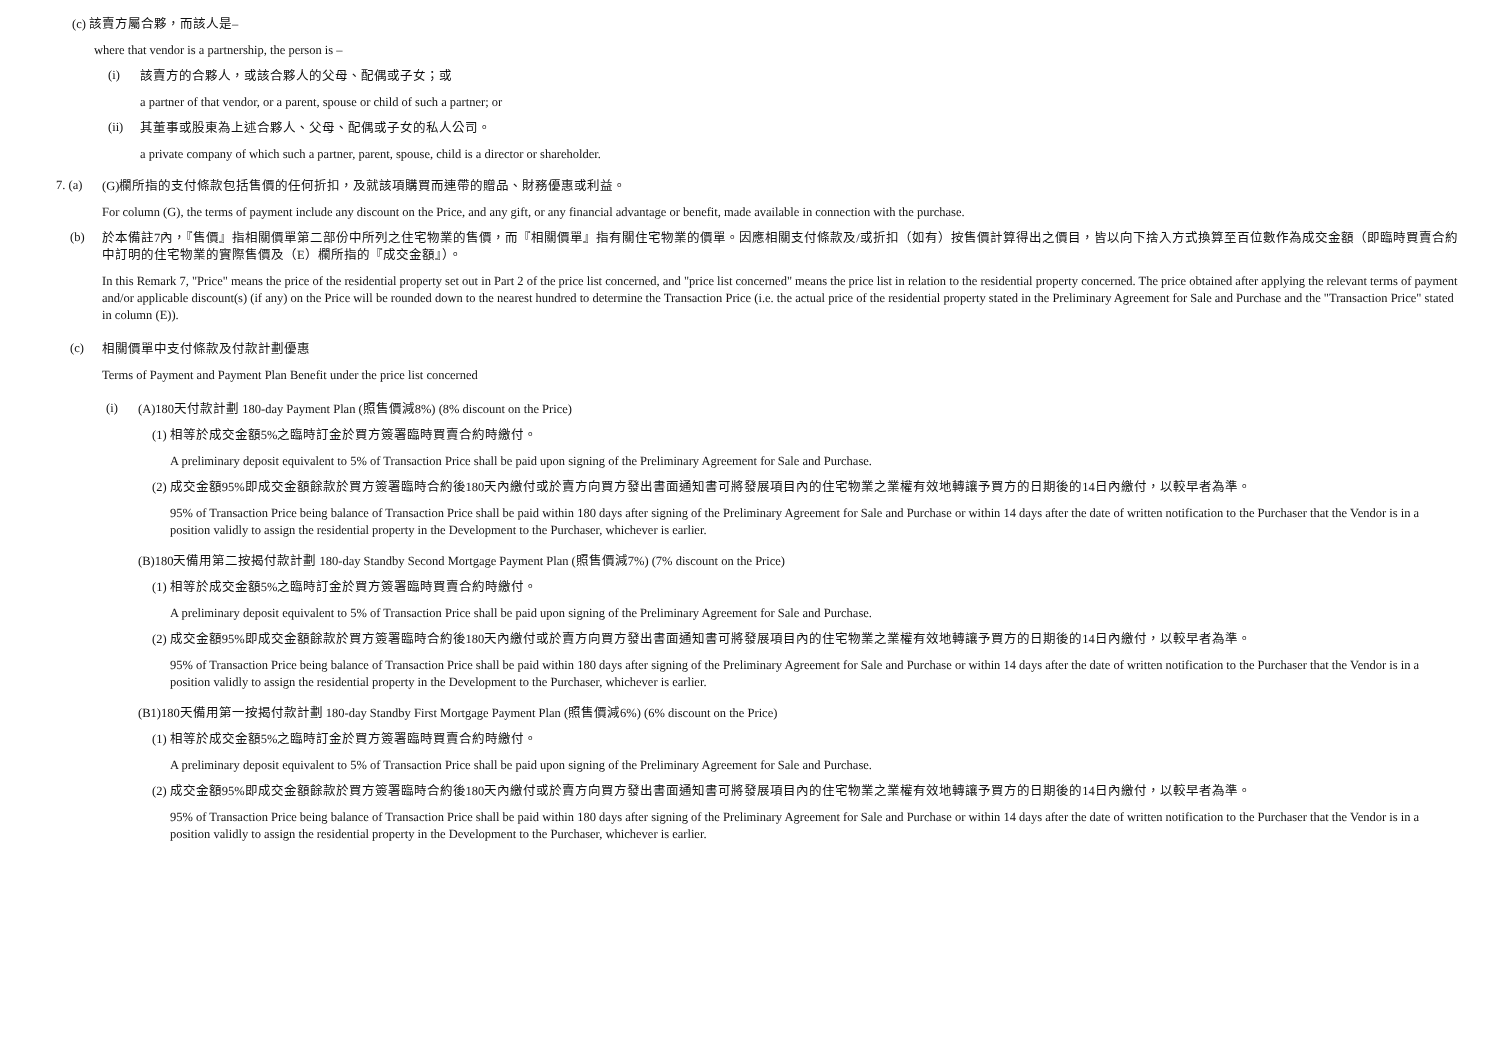(c) 該賣方屬合夥，而該人是–
where that vendor is a partnership, the person is –
(i)
該賣方的合夥人，或該合夥人的父母、配偶或子女；或
a partner of that vendor, or a parent, spouse or child of such a partner; or
(ii)
其董事或股東為上述合夥人、父母、配偶或子女的私人公司。
a private company of which such a partner, parent, spouse, child is a director or shareholder.
7. (a)
(G)欄所指的支付條款包括售價的任何折扣，及就該項購買而連帶的贈品、財務優惠或利益。
For column (G), the terms of payment include any discount on the Price, and any gift, or any financial advantage or benefit, made available in connection with the purchase.
(b)
於本備註7內，『售價』指相關價單第二部份中所列之住宅物業的售價，而『相關價單』指有關住宅物業的價單。因應相關支付條款及/或折扣（如有）按售價計算得出之價目，皆以向下捨入方式換算至百位數作為成交金額（即臨時買賣合約中訂明的住宅物業的實際售價及（E）欄所指的『成交金額』）。
In this Remark 7, "Price" means the price of the residential property set out in Part 2 of the price list concerned, and "price list concerned" means the price list in relation to the residential property concerned. The price obtained after applying the relevant terms of payment and/or applicable discount(s) (if any) on the Price will be rounded down to the nearest hundred to determine the Transaction Price (i.e. the actual price of the residential property stated in the Preliminary Agreement for Sale and Purchase and the "Transaction Price" stated in column (E)).
(c)
相關價單中支付條款及付款計劃優惠
Terms of Payment and Payment Plan Benefit under the price list concerned
(i)
(A)180天付款計劃 180-day Payment Plan (照售價減8%) (8% discount on the Price)
(1) 相等於成交金額5%之臨時訂金於買方簽署臨時買賣合約時繳付。
A preliminary deposit equivalent to 5% of Transaction Price shall be paid upon signing of the Preliminary Agreement for Sale and Purchase.
(2) 成交金額95%即成交金額餘款於買方簽署臨時合約後180天內繳付或於賣方向買方發出書面通知書可將發展項目內的住宅物業之業權有效地轉讓予買方的日期後的14日內繳付，以較早者為準。
95% of Transaction Price being balance of Transaction Price shall be paid within 180 days after signing of the Preliminary Agreement for Sale and Purchase or within 14 days after the date of written notification to the Purchaser that the Vendor is in a position validly to assign the residential property in the Development to the Purchaser, whichever is earlier.
(B)180天備用第二按揭付款計劃 180-day Standby Second Mortgage Payment Plan (照售價減7%) (7% discount on the Price)
(1) 相等於成交金額5%之臨時訂金於買方簽署臨時買賣合約時繳付。
A preliminary deposit equivalent to 5% of Transaction Price shall be paid upon signing of the Preliminary Agreement for Sale and Purchase.
(2) 成交金額95%即成交金額餘款於買方簽署臨時合約後180天內繳付或於賣方向買方發出書面通知書可將發展項目內的住宅物業之業權有效地轉讓予買方的日期後的14日內繳付，以較早者為準。
95% of Transaction Price being balance of Transaction Price shall be paid within 180 days after signing of the Preliminary Agreement for Sale and Purchase or within 14 days after the date of written notification to the Purchaser that the Vendor is in a position validly to assign the residential property in the Development to the Purchaser, whichever is earlier.
(B1)180天備用第一按揭付款計劃 180-day Standby First Mortgage Payment Plan (照售價減6%) (6% discount on the Price)
(1) 相等於成交金額5%之臨時訂金於買方簽署臨時買賣合約時繳付。
A preliminary deposit equivalent to 5% of Transaction Price shall be paid upon signing of the Preliminary Agreement for Sale and Purchase.
(2) 成交金額95%即成交金額餘款於買方簽署臨時合約後180天內繳付或於賣方向買方發出書面通知書可將發展項目內的住宅物業之業權有效地轉讓予買方的日期後的14日內繳付，以較早者為準。
95% of Transaction Price being balance of Transaction Price shall be paid within 180 days after signing of the Preliminary Agreement for Sale and Purchase or within 14 days after the date of written notification to the Purchaser that the Vendor is in a position validly to assign the residential property in the Development to the Purchaser, whichever is earlier.